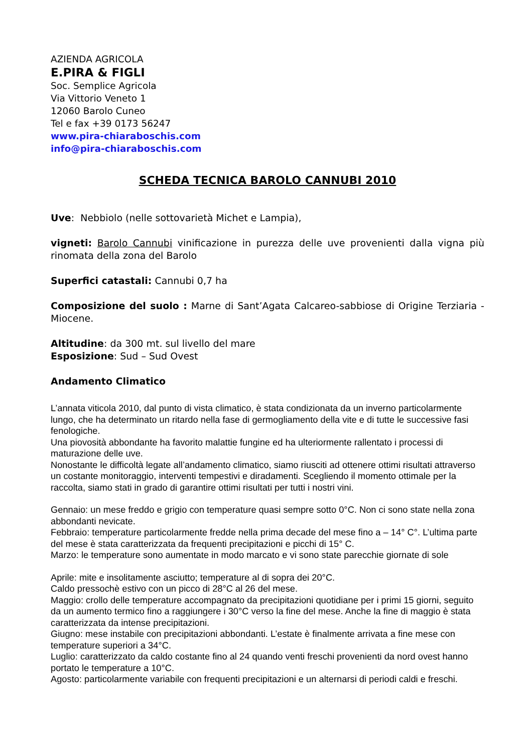AZIENDA AGRICOLA
E.PIRA & FIGLI
Soc. Semplice Agricola
Via Vittorio Veneto 1
12060 Barolo Cuneo
Tel e fax +39 0173 56247
www.pira-chiaraboschis.com
info@pira-chiaraboschis.com
SCHEDA TECNICA BAROLO CANNUBI 2010
Uve: Nebbiolo (nelle sottovarietà Michet e Lampia),
vigneti: Barolo Cannubi vinificazione in purezza delle uve provenienti dalla vigna più rinomata della zona del Barolo
Superfici catastali: Cannubi 0,7 ha
Composizione del suolo : Marne di Sant’Agata Calcareo-sabbiose di Origine Terziaria - Miocene.
Altitudine: da 300 mt. sul livello del mare
Esposizione: Sud – Sud Ovest
Andamento Climatico
L’annata viticola 2010, dal punto di vista climatico, è stata condizionata da un inverno particolarmente lungo, che ha determinato un ritardo nella fase di germogliamento della vite e di tutte le successive fasi fenologiche.
Una piovosità abbondante ha favorito malattie fungine ed ha ulteriormente rallentato i processi di maturazione delle uve.
Nonostante le difficoltà legate all’andamento climatico, siamo riusciti ad ottenere ottimi risultati attraverso un costante monitoraggio, interventi tempestivi e diradamenti. Scegliendo il momento ottimale per la raccolta, siamo stati in grado di garantire ottimi risultati per tutti i nostri vini.
Gennaio: un mese freddo e grigio con temperature quasi sempre sotto 0°C. Non ci sono state nella zona abbondanti nevicate.
Febbraio: temperature particolarmente fredde nella prima decade del mese fino a – 14° C°. L’ultima parte del mese è stata caratterizzata da frequenti precipitazioni e picchi di 15° C.
Marzo: le temperature sono aumentate in modo marcato e vi sono state parecchie giornate di sole
Aprile: mite e insolitamente asciutto; temperature al di sopra dei 20°C.
Caldo pressochè estivo con un picco di 28°C al 26 del mese.
Maggio: crollo delle temperature accompagnato da precipitazioni quotidiane per i primi 15 giorni, seguito da un aumento termico fino a raggiungere i 30°C verso la fine del mese. Anche la fine di maggio è stata caratterizzata da intense precipitazioni.
Giugno: mese instabile con precipitazioni abbondanti. L’estate è finalmente arrivata a fine mese con temperature superiori a 34°C.
Luglio: caratterizzato da caldo costante fino al 24 quando venti freschi provenienti da nord ovest hanno portato le temperature a 10°C.
Agosto: particolarmente variabile con frequenti precipitazioni e un alternarsi di periodi caldi e freschi.